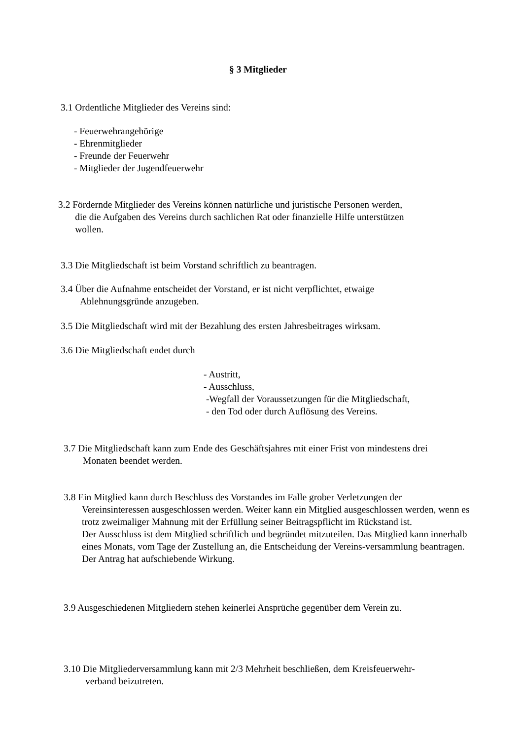§ 3 Mitglieder
3.1 Ordentliche Mitglieder des Vereins sind:
- Feuerwehrangehörige
- Ehrenmitglieder
- Freunde der Feuerwehr
- Mitglieder der Jugendfeuerwehr
3.2 Fördernde Mitglieder des Vereins können natürliche und juristische Personen werden,
die die Aufgaben des Vereins durch sachlichen Rat oder finanzielle Hilfe unterstützen
wollen.
3.3 Die Mitgliedschaft ist beim Vorstand schriftlich zu beantragen.
3.4 Über die Aufnahme entscheidet der Vorstand, er ist nicht verpflichtet, etwaige
Ablehnungsgründe anzugeben.
3.5 Die Mitgliedschaft wird mit der Bezahlung des ersten Jahresbeitrages wirksam.
3.6 Die Mitgliedschaft endet durch
- Austritt,
- Ausschluss,
-Wegfall der Voraussetzungen für die Mitgliedschaft,
- den Tod oder durch Auflösung des Vereins.
3.7 Die Mitgliedschaft kann zum Ende des Geschäftsjahres mit einer Frist von mindestens drei
Monaten beendet werden.
3.8 Ein Mitglied kann durch Beschluss des Vorstandes im Falle grober Verletzungen der
Vereinsinteressen ausgeschlossen werden. Weiter kann ein Mitglied ausgeschlossen werden, wenn es trotz zweimaliger Mahnung mit der Erfüllung seiner Beitragspflicht im Rückstand ist.
Der Ausschluss ist dem Mitglied schriftlich und begründet mitzuteilen. Das Mitglied kann innerhalb eines Monats, vom Tage der Zustellung an, die Entscheidung der Vereins-versammlung beantragen. Der Antrag hat aufschiebende Wirkung.
3.9 Ausgeschiedenen Mitgliedern stehen keinerlei Ansprüche gegenüber dem Verein zu.
3.10 Die Mitgliederversammlung kann mit 2/3 Mehrheit beschließen, dem Kreisfeuerwehr-
verband beizutreten.